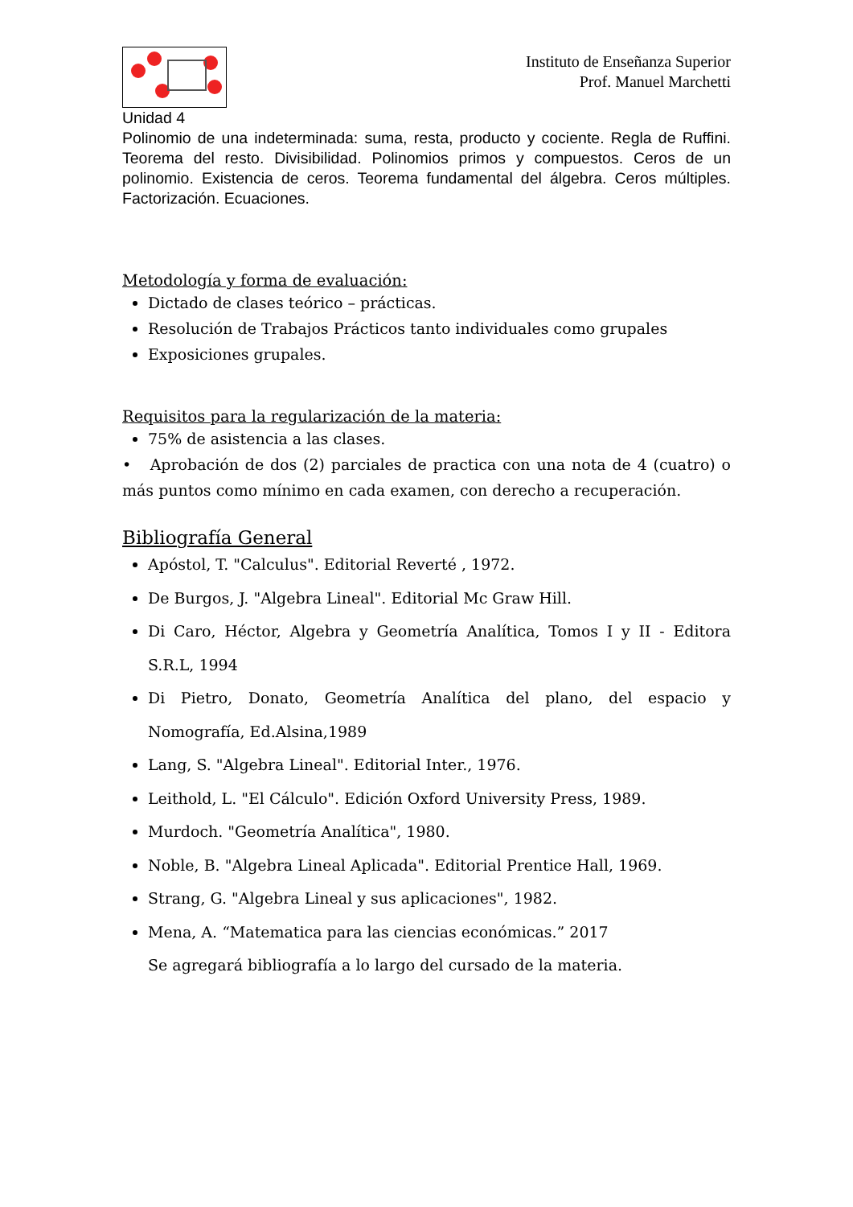Instituto de Enseñanza Superior
Prof. Manuel Marchetti
Unidad 4
Polinomio de una indeterminada: suma, resta, producto y cociente. Regla de Ruffini. Teorema del resto. Divisibilidad. Polinomios primos y compuestos. Ceros de un polinomio. Existencia de ceros. Teorema fundamental del álgebra. Ceros múltiples. Factorización. Ecuaciones.
Metodología y forma de evaluación:
Dictado de clases teórico – prácticas.
Resolución de Trabajos Prácticos tanto individuales como grupales
Exposiciones grupales.
Requisitos para la regularización de la materia:
75% de asistencia a las clases.
• Aprobación de dos (2) parciales de practica con una nota de 4 (cuatro) o más puntos como mínimo en cada examen, con derecho a recuperación.
Bibliografía General
Apóstol, T. "Calculus". Editorial Reverté , 1972.
De Burgos, J. "Algebra Lineal". Editorial Mc Graw Hill.
Di Caro, Héctor, Algebra y Geometría Analítica, Tomos I y II - Editora S.R.L, 1994
Di Pietro, Donato, Geometría Analítica del plano, del espacio y Nomografía, Ed.Alsina,1989
Lang, S. "Algebra Lineal". Editorial Inter., 1976.
Leithold, L. "El Cálculo". Edición Oxford University Press, 1989.
Murdoch. "Geometría Analítica", 1980.
Noble, B. "Algebra Lineal Aplicada". Editorial Prentice Hall, 1969.
Strang, G. "Algebra Lineal y sus aplicaciones", 1982.
Mena, A. “Matematica para las ciencias económicas.” 2017
Se agregará bibliografía a lo largo del cursado de la materia.